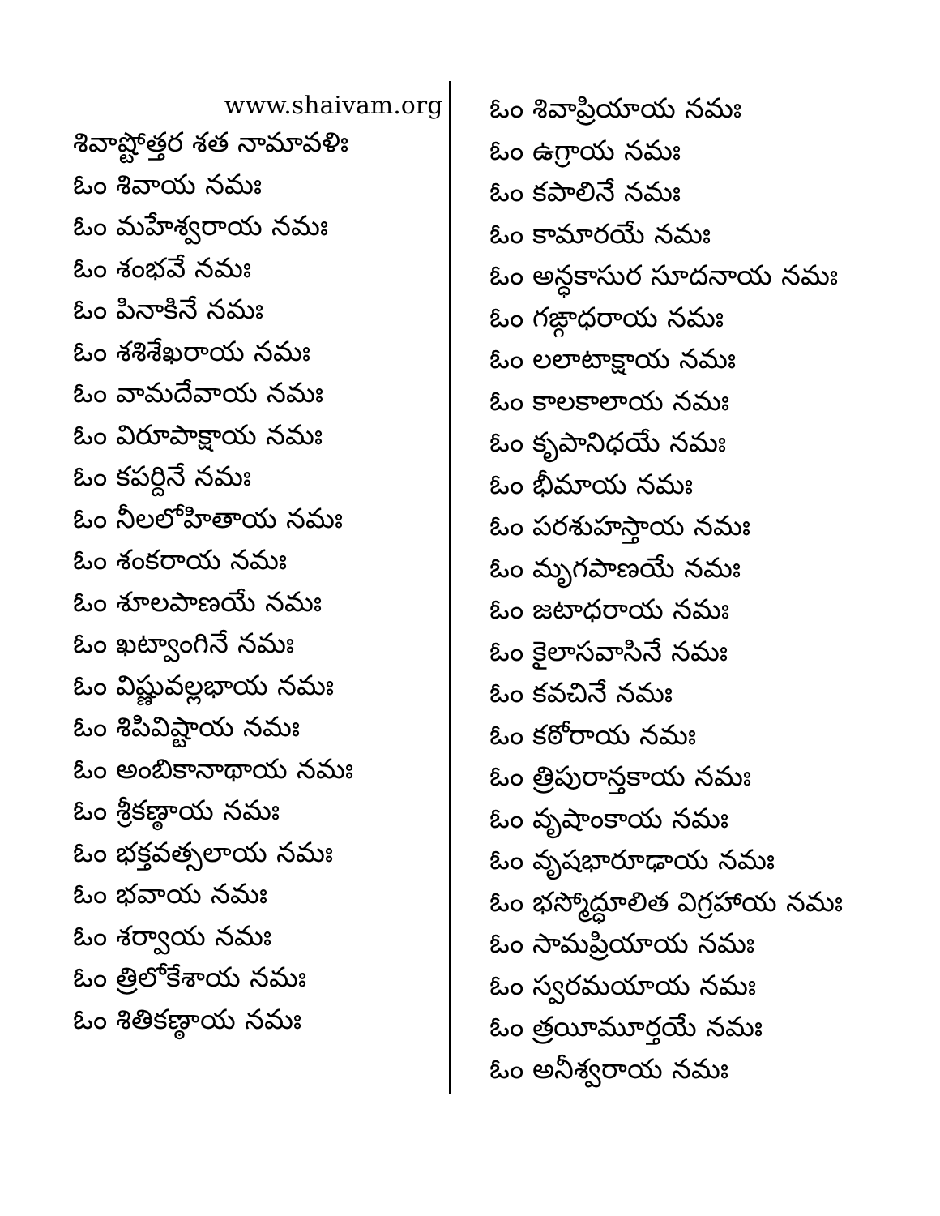www.shaivam.org
శివాష్టోత్తర శత నామావళిః
ఓం శివాయ నమః
ఓం మహేశ్వరాయ నమః
ఓం శంభవే నమః
ఓం పినాకినే నమః
ఓం శశిశేఖరాయ నమః
ఓం వామదేవాయ నమః
ఓం విరూపాక్షాయ నమః
ఓం కపర్దినే నమః
ఓం నీలలోహితాయ నమః
ఓం శంకరాయ నమః
ఓం శూలపాణయే నమః
ఓం ఖట్వాంగినే నమః
ఓం విష్ణువల్లభాయ నమః
ఓం శిపివిష్టాయ నమః
ఓం అంబికానాథాయ నమః
ఓం శ్రీకణ్ఠాయ నమః
ఓం భక్తవత్సలాయ నమః
ఓం భవాయ నమః
ఓం శర్వాయ నమః
ఓం త్రిలోకేశాయ నమః
ఓం శితికణ్ఠాయ నమః
ఓం శివాప్రియాయ నమః
ఓం ఉగ్రాయ నమః
ఓం కపాలినే నమః
ఓం కామారయే నమః
ఓం అన్ధకాసుర సూదనాయ నమః
ఓం గఙ్గాధరాయ నమః
ఓం లలాటాక్షాయ నమః
ఓం కాలకాలాయ నమః
ఓం కృపానిధయే నమః
ఓం భీమాయ నమః
ఓం పరశుహస్తాయ నమః
ఓం మృగపాణయే నమః
ఓం జటాధరాయ నమః
ఓం కైలాసవాసినే నమః
ఓం కవచినే నమః
ఓం కఠోరాయ నమః
ఓం త్రిపురాన్తకాయ నమః
ఓం వృషాంకాయ నమః
ఓం వృషభారూఢాయ నమః
ఓం భస్మోద్ధూలిత విగ్రహాయ నమః
ఓం సామప్రియాయ నమః
ఓం స్వరమయాయ నమః
ఓం త్రయీమూర్తయే నమః
ఓం అనీశ్వరాయ నమః